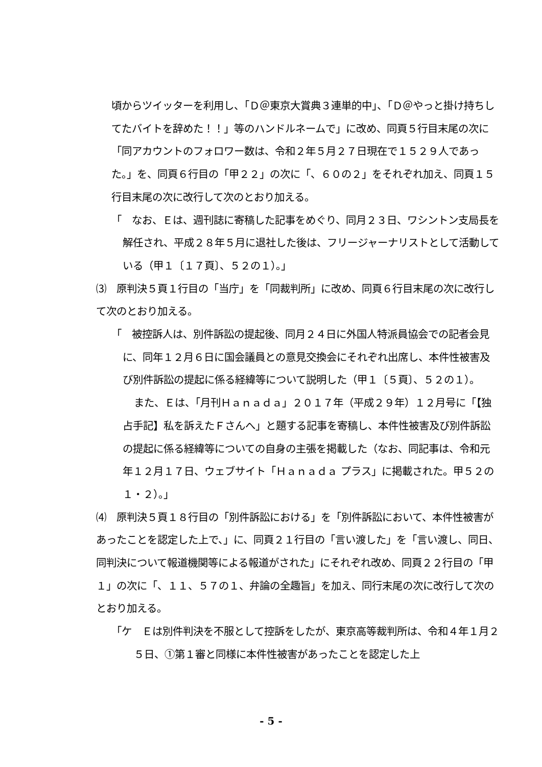頃からツイッターを利用し、「Ｄ＠東京大賞典３連単的中」、「Ｄ＠やっと掛け持ちしてたバイトを辞めた！！」等のハンドルネームで」に改め、同頁５行目末尾の次に「同アカウントのフォロワー数は、令和２年５月２７日現在で１５２９人であった。」を、同頁６行目の「甲２２」の次に「、６０の２」をそれぞれ加え、同頁１５行目末尾の次に改行して次のとおり加える。
「　なお、Ｅは、週刊誌に寄稿した記事をめぐり、同月２３日、ワシントン支局長を解任され、平成２８年５月に退社した後は、フリージャーナリストとして活動している（甲１〔１７頁〕、５２の１）。」
⑶　原判決５頁１行目の「当庁」を「同裁判所」に改め、同頁６行目末尾の次に改行して次のとおり加える。
「　被控訴人は、別件訴訟の提起後、同月２４日に外国人特派員協会での記者会見に、同年１２月６日に国会議員との意見交換会にそれぞれ出席し、本件性被害及び別件訴訟の提起に係る経緯等について説明した（甲１〔５頁〕、５２の１）。
また、Ｅは、「月刊Ｈａｎａｄａ」２０１７年（平成２９年）１２月号に「【独占手記】私を訴えたＦさんへ」と題する記事を寄稿し、本件性被害及び別件訴訟の提起に係る経緯等についての自身の主張を掲載した（なお、同記事は、令和元年１２月１７日、ウェブサイト「Ｈａｎａｄａ プラス」に掲載された。甲５２の１・２）。」
⑷　原判決５頁１８行目の「別件訴訟における」を「別件訴訟において、本件性被害があったことを認定した上で、」に、同頁２１行目の「言い渡した」を「言い渡し、同日、同判決について報道機関等による報道がされた」にそれぞれ改め、同頁２２行目の「甲１」の次に「、１１、５７の１、弁論の全趣旨」を加え、同行末尾の次に改行して次のとおり加える。
「ケ　Ｅは別件判決を不服として控訴をしたが、東京高等裁判所は、令和４年１月２５日、①第１審と同様に本件性被害があったことを認定した上
- 5 -